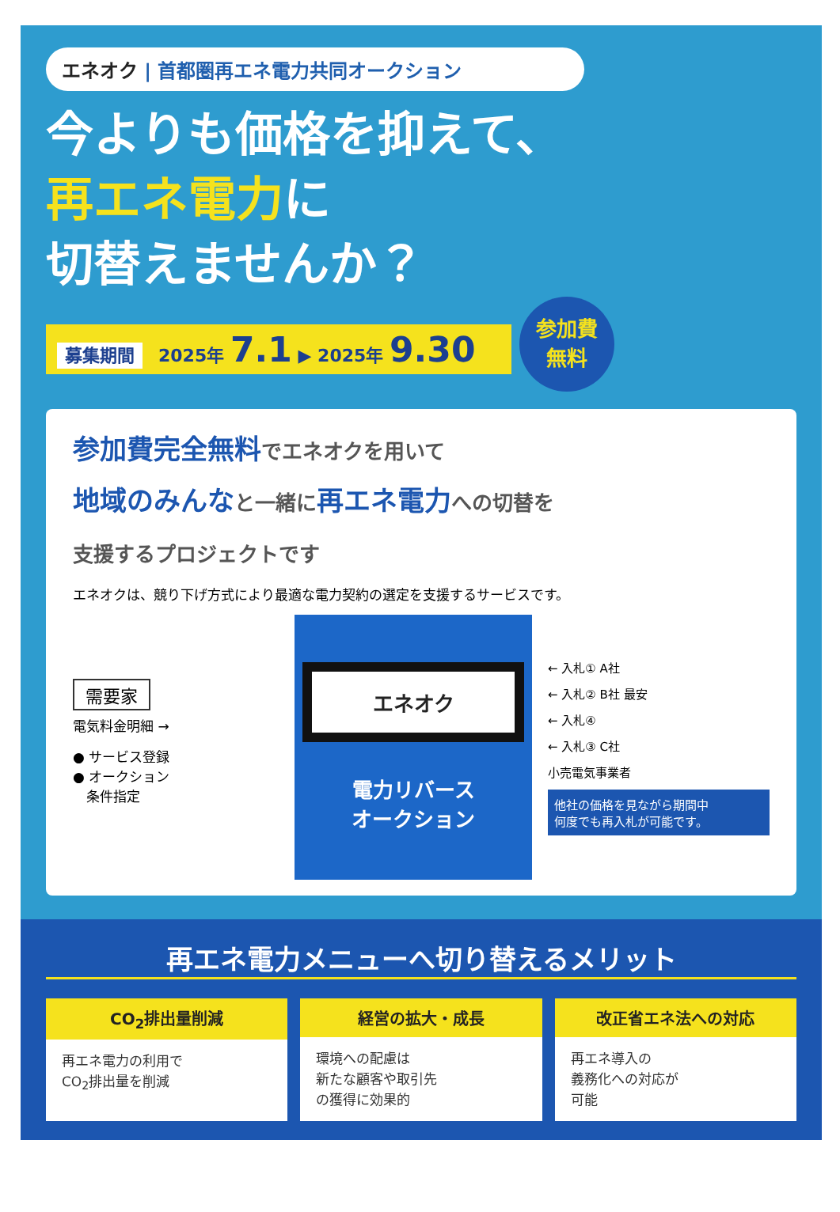エネオク | 首都圏再エネ電力共同オークション
今よりも価格を抑えて、
再エネ電力に
切替えませんか？
募集期間 2025年 7.1 ▶ 2025年 9.30
参加費
無料
参加費完全無料でエネオクを用いて
地域のみんなと一緒に再エネ電力への切替を
支援するプロジェクトです
エネオクは、競り下げ方式により最適な電力契約の選定を支援するサービスです。
需要家
電気料金明細 →
● サービス登録
● オークション
　条件指定
エネオク
電力リバース
オークション
← 入札① A社
← 入札② B社 最安
← 入札④
← 入札③ C社
小売電気事業者
他社の価格を見ながら期間中
何度でも再入札が可能です。
再エネ電力メニューへ切り替えるメリット
CO<sub>2</sub>排出量削減
再エネ電力の利用で
CO<sub>2</sub>排出量を削減
経営の拡大・成長
環境への配慮は
新たな顧客や取引先
の獲得に効果的
改正省エネ法への対応
再エネ導入の
義務化への対応が
可能